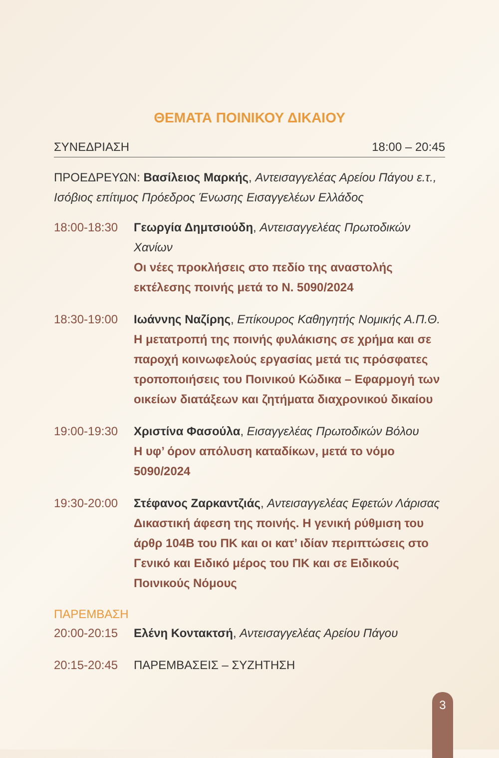ΘΕΜΑΤΑ ΠΟΙΝΙΚΟΥ ΔΙΚΑΙΟΥ
ΣΥΝΕΔΡΙΑΣΗ 18:00 – 20:45
ΠΡΟΕΔΡΕΥΩΝ: Βασίλειος Μαρκής, Αντεισαγγελέας Αρείου Πάγου ε.τ., Ισόβιος επίτιμος Πρόεδρος Ένωσης Εισαγγελέων Ελλάδος
18:00-18:30 Γεωργία Δημτσιούδη, Αντεισαγγελέας Πρωτοδικών Χανίων
Οι νέες προκλήσεις στο πεδίο της αναστολής εκτέλεσης ποινής μετά το Ν. 5090/2024
18:30-19:00 Ιωάννης Ναζίρης, Επίκουρος Καθηγητής Νομικής Α.Π.Θ.
Η μετατροπή της ποινής φυλάκισης σε χρήμα και σε παροχή κοινωφελούς εργασίας μετά τις πρόσφατες τροποποιήσεις του Ποινικού Κώδικα – Εφαρμογή των οικείων διατάξεων και ζητήματα διαχρονικού δικαίου
19:00-19:30 Χριστίνα Φασούλα, Εισαγγελέας Πρωτοδικών Βόλου
Η υφ’ όρον απόλυση καταδίκων, μετά το νόμο 5090/2024
19:30-20:00 Στέφανος Ζαρκαντζιάς, Αντεισαγγελέας Εφετών Λάρισας
Δικαστική άφεση της ποινής. Η γενική ρύθμιση του άρθρ 104Β του ΠΚ και οι κατ’ ιδίαν περιπτώσεις στο Γενικό και Ειδικό μέρος του ΠΚ και σε Ειδικούς Ποινικούς Νόμους
ΠΑΡΕΜΒΑΣΗ
20:00-20:15 Ελένη Κοντακτσή, Αντεισαγγελέας Αρείου Πάγου
20:15-20:45 ΠΑΡΕΜΒΑΣΕΙΣ – ΣΥΖΗΤΗΣΗ
3